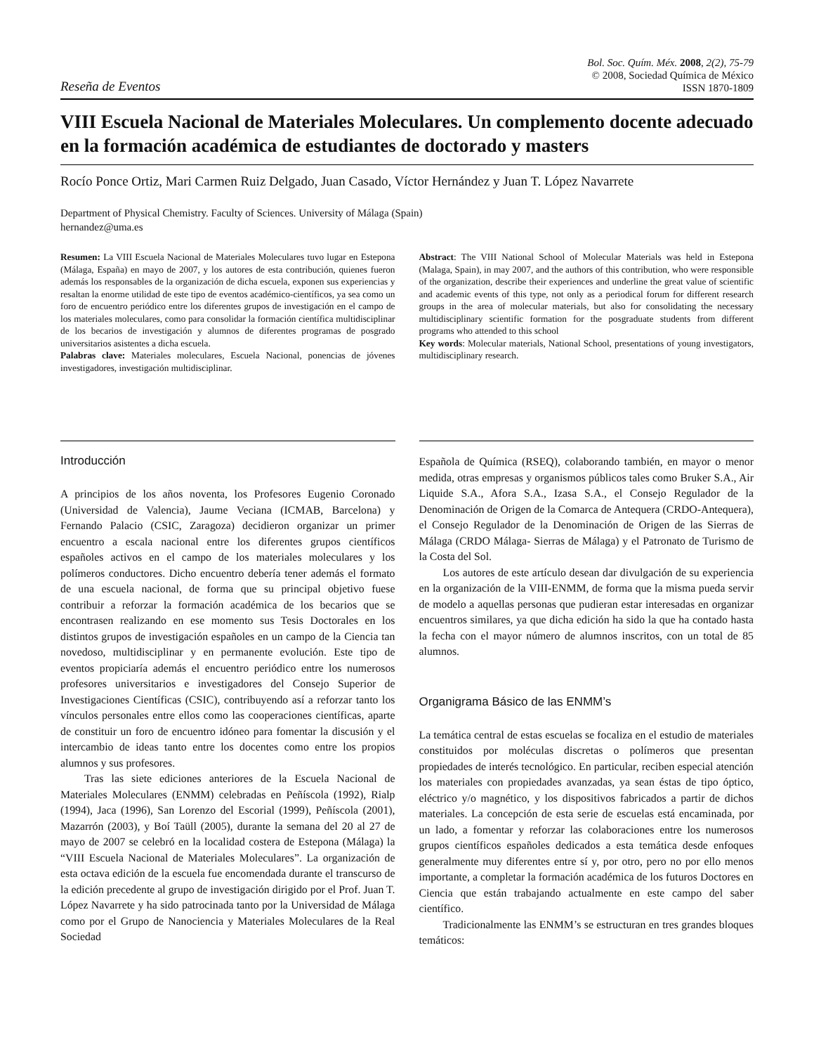Reseña de Eventos
Bol. Soc. Quím. Méx. 2008, 2(2), 75-79
© 2008, Sociedad Química de México
ISSN 1870-1809
VIII Escuela Nacional de Materiales Moleculares. Un complemento docente adecuado en la formación académica de estudiantes de doctorado y masters
Rocío Ponce Ortiz, Mari Carmen Ruiz Delgado, Juan Casado, Víctor Hernández y Juan T. López Navarrete
Department of Physical Chemistry. Faculty of Sciences. University of Málaga (Spain)
hernandez@uma.es
Resumen: La VIII Escuela Nacional de Materiales Moleculares tuvo lugar en Estepona (Málaga, España) en mayo de 2007, y los autores de esta contribución, quienes fueron además los responsables de la organización de dicha escuela, exponen sus experiencias y resaltan la enorme utilidad de este tipo de eventos académico-científicos, ya sea como un foro de encuentro periódico entre los diferentes grupos de investigación en el campo de los materiales moleculares, como para consolidar la formación científica multidisciplinar de los becarios de investigación y alumnos de diferentes programas de posgrado universitarios asistentes a dicha escuela.
Palabras clave: Materiales moleculares, Escuela Nacional, ponencias de jóvenes investigadores, investigación multidisciplinar.
Abstract: The VIII National School of Molecular Materials was held in Estepona (Malaga, Spain), in may 2007, and the authors of this contribution, who were responsible of the organization, describe their experiences and underline the great value of scientific and academic events of this type, not only as a periodical forum for different research groups in the area of molecular materials, but also for consolidating the necessary multidisciplinary scientific formation for the posgraduate students from different programs who attended to this school
Key words: Molecular materials, National School, presentations of young investigators, multidisciplinary research.
Introducción
A principios de los años noventa, los Profesores Eugenio Coronado (Universidad de Valencia), Jaume Veciana (ICMAB, Barcelona) y Fernando Palacio (CSIC, Zaragoza) decidieron organizar un primer encuentro a escala nacional entre los diferentes grupos científicos españoles activos en el campo de los materiales moleculares y los polímeros conductores. Dicho encuentro debería tener además el formato de una escuela nacional, de forma que su principal objetivo fuese contribuir a reforzar la formación académica de los becarios que se encontrasen realizando en ese momento sus Tesis Doctorales en los distintos grupos de investigación españoles en un campo de la Ciencia tan novedoso, multidisciplinar y en permanente evolución. Este tipo de eventos propiciaría además el encuentro periódico entre los numerosos profesores universitarios e investigadores del Consejo Superior de Investigaciones Científicas (CSIC), contribuyendo así a reforzar tanto los vínculos personales entre ellos como las cooperaciones científicas, aparte de constituir un foro de encuentro idóneo para fomentar la discusión y el intercambio de ideas tanto entre los docentes como entre los propios alumnos y sus profesores.
Tras las siete ediciones anteriores de la Escuela Nacional de Materiales Moleculares (ENMM) celebradas en Peñíscola (1992), Rialp (1994), Jaca (1996), San Lorenzo del Escorial (1999), Peñíscola (2001), Mazarrón (2003), y Boí Taüll (2005), durante la semana del 20 al 27 de mayo de 2007 se celebró en la localidad costera de Estepona (Málaga) la “VIII Escuela Nacional de Materiales Moleculares”. La organización de esta octava edición de la escuela fue encomendada durante el transcurso de la edición precedente al grupo de investigación dirigido por el Prof. Juan T. López Navarrete y ha sido patrocinada tanto por la Universidad de Málaga como por el Grupo de Nanociencia y Materiales Moleculares de la Real Sociedad
Española de Química (RSEQ), colaborando también, en mayor o menor medida, otras empresas y organismos públicos tales como Bruker S.A., Air Liquide S.A., Afora S.A., Izasa S.A., el Consejo Regulador de la Denominación de Origen de la Comarca de Antequera (CRDO-Antequera), el Consejo Regulador de la Denominación de Origen de las Sierras de Málaga (CRDO Málaga- Sierras de Málaga) y el Patronato de Turismo de la Costa del Sol.
Los autores de este artículo desean dar divulgación de su experiencia en la organización de la VIII-ENMM, de forma que la misma pueda servir de modelo a aquellas personas que pudieran estar interesadas en organizar encuentros similares, ya que dicha edición ha sido la que ha contado hasta la fecha con el mayor número de alumnos inscritos, con un total de 85 alumnos.
Organigrama Básico de las ENMM’s
La temática central de estas escuelas se focaliza en el estudio de materiales constituidos por moléculas discretas o polímeros que presentan propiedades de interés tecnológico. En particular, reciben especial atención los materiales con propiedades avanzadas, ya sean éstas de tipo óptico, eléctrico y/o magnético, y los dispositivos fabricados a partir de dichos materiales. La concepción de esta serie de escuelas está encaminada, por un lado, a fomentar y reforzar las colaboraciones entre los numerosos grupos científicos españoles dedicados a esta temática desde enfoques generalmente muy diferentes entre sí y, por otro, pero no por ello menos importante, a completar la formación académica de los futuros Doctores en Ciencia que están trabajando actualmente en este campo del saber científico.
Tradicionalmente las ENMM’s se estructuran en tres grandes bloques temáticos: